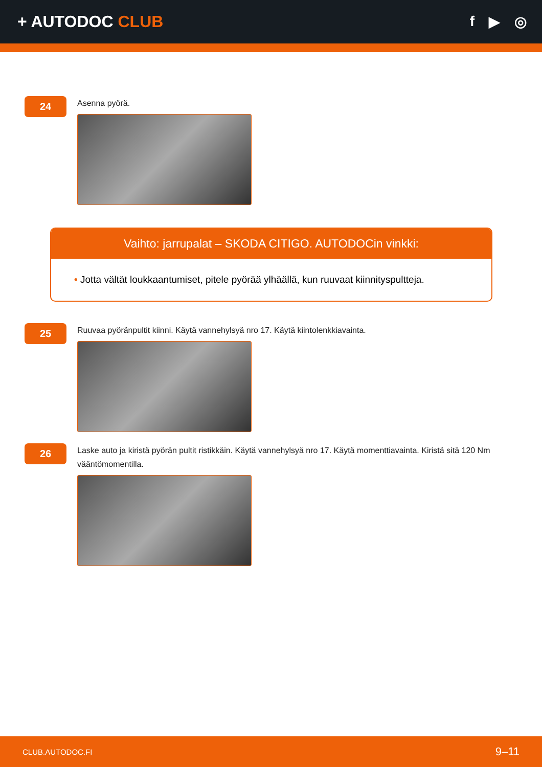+ AUTODOC CLUB f ▶ ◎
24
Asenna pyörä.
Vaihto: jarrupalat – SKODA CITIGO. AUTODOCin vinkki:
• Jotta vältät loukkaantumiset, pitele pyörää ylhäällä, kun ruuvaat kiinnityspultteja.
25
Ruuvaa pyöränpultit kiinni. Käytä vannehylsyä nro 17. Käytä kiintolenkkiavainta.
26
Laske auto ja kiristä pyörän pultit ristikkäin. Käytä vannehylsyä nro 17. Käytä momenttiavainta. Kiristä sitä 120 Nm vääntömomentilla.
CLUB.AUTODOC.FI 9–11